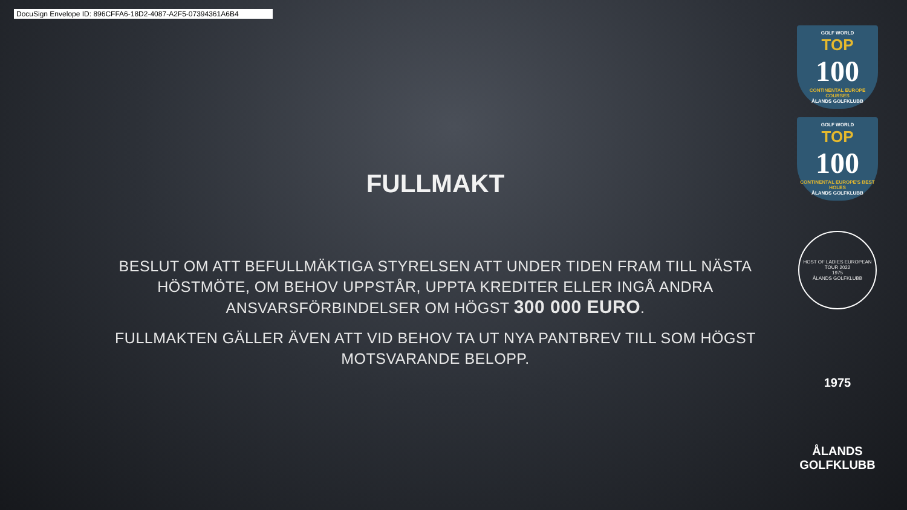DocuSign Envelope ID: 896CFFA6-18D2-4087-A2F5-07394361A6B4
FULLMAKT
BESLUT OM ATT BEFULLMÄKTIGA STYRELSEN ATT UNDER TIDEN FRAM TILL NÄSTA HÖSTMÖTE, OM BEHOV UPPSTÅR, UPPTA KREDITER ELLER INGÅ ANDRA ANSVARSFÖRBINDELSER OM HÖGST 300 000 EURO.
FULLMAKTEN GÄLLER ÄVEN ATT VID BEHOV TA UT NYA PANTBREV TILL SOM HÖGST MOTSVARANDE BELOPP.
GOLF WORLD
TOP
100
CONTINENTAL EUROPE COURSES
ÅLANDS GOLFKLUBB
GOLF WORLD
TOP
100
CONTINENTAL EUROPE'S BEST HOLES
ÅLANDS GOLFKLUBB
HOST OF LADIES EUROPEAN TOUR 2022
1975
ÅLANDS GOLFKLUBB
1975
ÅLANDS
GOLFKLUBB